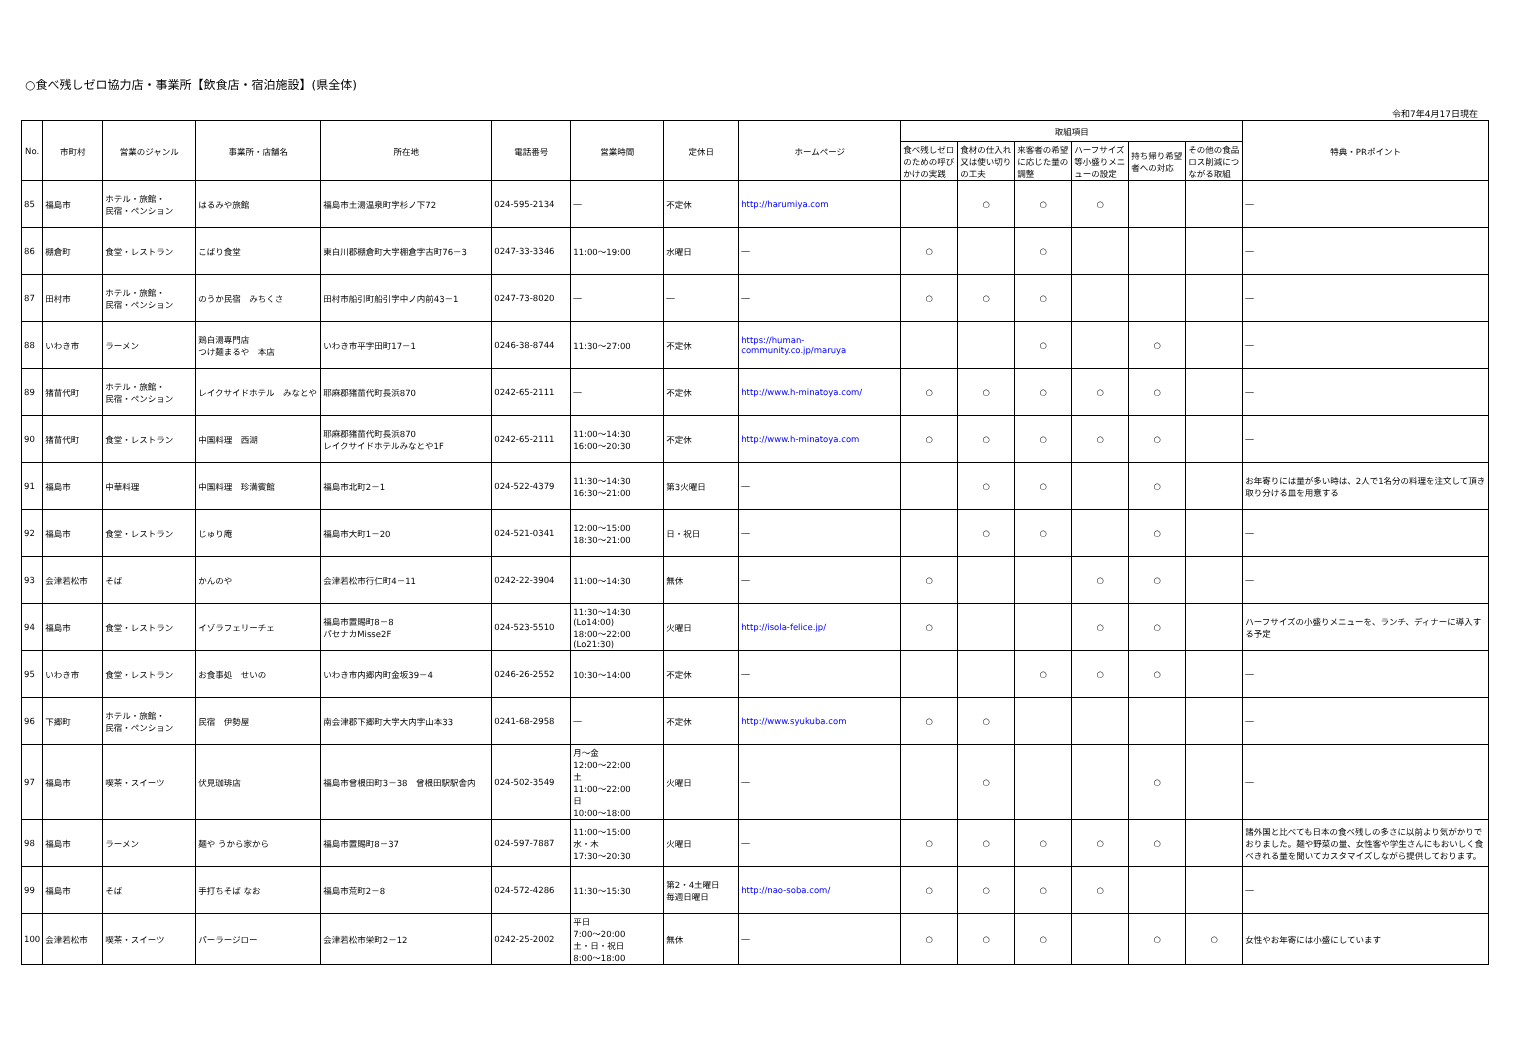○食べ残しゼロ協力店・事業所【飲食店・宿泊施設】(県全体)
令和7年4月17日現在
| No. | 市町村 | 営業のジャンル | 事業所・店舗名 | 所在地 | 電話番号 | 営業時間 | 定休日 | ホームページ | 取組項目 | | | | | | 特典・PRポイント |
| --- | --- | --- | --- | --- | --- | --- | --- | --- | --- | --- | --- | --- | --- | --- | --- |
| | | | | | | | | | 食べ残しゼロのための呼びかけの実践 | 食材の仕入れ又は使い切りの工夫 | 来客者の希望に応じた量の調整 | ハーフサイズ等小盛りメニューの設定 | 持ち帰り希望者への対応 | その他の食品ロス削減につながる取組 | |
| 85 | 福島市 | ホテル・旅館・ 民宿・ペンション | はるみや旅館 | 福島市土湯温泉町字杉ノ下72 | 024-595-2134 | ― | 不定休 | http://harumiya.com | | ○ | ○ | ○ | | | ― |
| 86 | 棚倉町 | 食堂・レストラン | こばり食堂 | 東白川郡棚倉町大字棚倉字古町76－3 | 0247-33-3346 | 11:00～19:00 | 水曜日 | ― | ○ | | ○ | | | | ― |
| 87 | 田村市 | ホテル・旅館・ 民宿・ペンション | のうか民宿 みちくさ | 田村市船引町船引字中ノ内前43－1 | 0247-73-8020 | ― | ― | ― | ○ | ○ | ○ | | | | ― |
| 88 | いわき市 | ラーメン | 鶏白湯専門店 つけ麺まるや 本店 | いわき市平字田町17－1 | 0246-38-8744 | 11:30～27:00 | 不定休 | https://human-community.co.jp/maruya | | | ○ | | ○ | | ― |
| 89 | 猪苗代町 | ホテル・旅館・ 民宿・ペンション | レイクサイドホテル みなとや | 耶麻郡猪苗代町長浜870 | 0242-65-2111 | ― | 不定休 | http://www.h-minatoya.com/ | ○ | ○ | ○ | ○ | ○ | | ― |
| 90 | 猪苗代町 | 食堂・レストラン | 中国料理 西湖 | 耶麻郡猪苗代町長浜870 レイクサイドホテルみなとや1F | 0242-65-2111 | 11:00～14:30 16:00～20:30 | 不定休 | http://www.h-minatoya.com | ○ | ○ | ○ | ○ | ○ | | ― |
| 91 | 福島市 | 中華料理 | 中国料理 珍満賓館 | 福島市北町2－1 | 024-522-4379 | 11:30～14:30 16:30～21:00 | 第3火曜日 | ― | | ○ | ○ | | ○ | | お年寄りには量が多い時は、2人で1名分の料理を注文して頂き取り分ける皿を用意する |
| 92 | 福島市 | 食堂・レストラン | じゅり庵 | 福島市大町1－20 | 024-521-0341 | 12:00～15:00 18:30～21:00 | 日・祝日 | ― | | ○ | ○ | | ○ | | ― |
| 93 | 会津若松市 | そば | かんのや | 会津若松市行仁町4－11 | 0242-22-3904 | 11:00～14:30 | 無休 | ― | ○ | | | ○ | ○ | | ― |
| 94 | 福島市 | 食堂・レストラン | イゾラフェリーチェ | 福島市置賜町8－8 パセナカMisse2F | 024-523-5510 | 11:30～14:30 (Lo14:00) 18:00～22:00 (Lo21:30) | 火曜日 | http://isola-felice.jp/ | ○ | | | ○ | ○ | | ハーフサイズの小盛りメニューを、ランチ、ディナーに導入する予定 |
| 95 | いわき市 | 食堂・レストラン | お食事処 せいの | いわき市内郷内町金坂39－4 | 0246-26-2552 | 10:30～14:00 | 不定休 | ― | | | ○ | ○ | ○ | | ― |
| 96 | 下郷町 | ホテル・旅館・ 民宿・ペンション | 民宿 伊勢屋 | 南会津郡下郷町大字大内字山本33 | 0241-68-2958 | ― | 不定休 | http://www.syukuba.com | ○ | ○ | | | | | ― |
| 97 | 福島市 | 喫茶・スイーツ | 伏見珈琲店 | 福島市曾根田町3－38 曾根田駅駅舎内 | 024-502-3549 | 月～金 12:00～22:00 土 11:00～22:00 日 10:00～18:00 | 火曜日 | ― | | ○ | | | ○ | | ― |
| 98 | 福島市 | ラーメン | 麺や うから家から | 福島市置賜町8－37 | 024-597-7887 | 11:00～15:00 水・木 17:30～20:30 | 火曜日 | ― | ○ | ○ | ○ | ○ | ○ | | 諸外国と比べても日本の食べ残しの多さに以前より気がかりでおりました。麺や野菜の量、女性客や学生さんにもおいしく食べきれる量を聞いてカスタマイズしながら提供しております。 |
| 99 | 福島市 | そば | 手打ちそば なお | 福島市荒町2－8 | 024-572-4286 | 11:30～15:30 | 第2・4土曜日 毎週日曜日 | http://nao-soba.com/ | ○ | ○ | ○ | ○ | | | ― |
| 100 | 会津若松市 | 喫茶・スイーツ | パーラージロー | 会津若松市栄町2－12 | 0242-25-2002 | 平日 7:00～20:00 土・日・祝日 8:00～18:00 | 無休 | ― | ○ | ○ | ○ | | ○ | ○ | 女性やお年寄には小盛にしています |